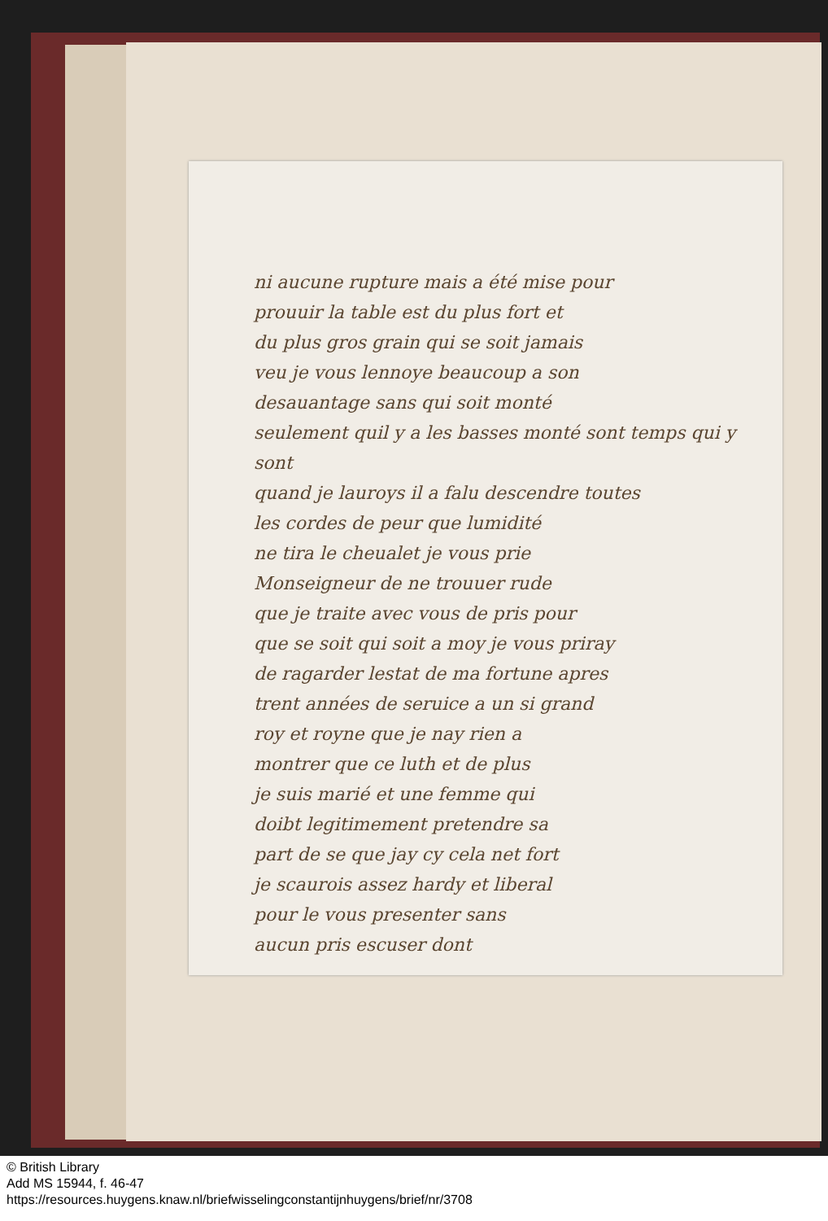ni aucune rupture mais a été mise pour
prouuir la table est du plus fort et
du plus gros grain qui se soit jamais
veu je vous lennoye beaucoup a son
desauantage sans qui soit monté
seulement quil y a les basses monté sont temps qui y sont
quand je lauroys il a falu descendre toutes
les cordes de peur que lumidité
ne tira le cheualet je vous prie
Monseigneur de ne trouuer rude
que je traite avec vous de pris pour
que se soit qui soit a moy je vous priray
de ragarder lestat de ma fortune apres
trent années de seruice a un si grand
roy et royne que je nay rien a
montrer que ce luth et de plus
je suis marié et une femme qui
doibt legitimement pretendre sa
part de se que jay cy cela net fort
je scaurois assez hardy et liberal
pour le vous presenter sans
aucun pris escuser dont
© British Library
Add MS 15944, f. 46-47
https://resources.huygens.knaw.nl/briefwisselingconstantijnhuygens/brief/nr/3708